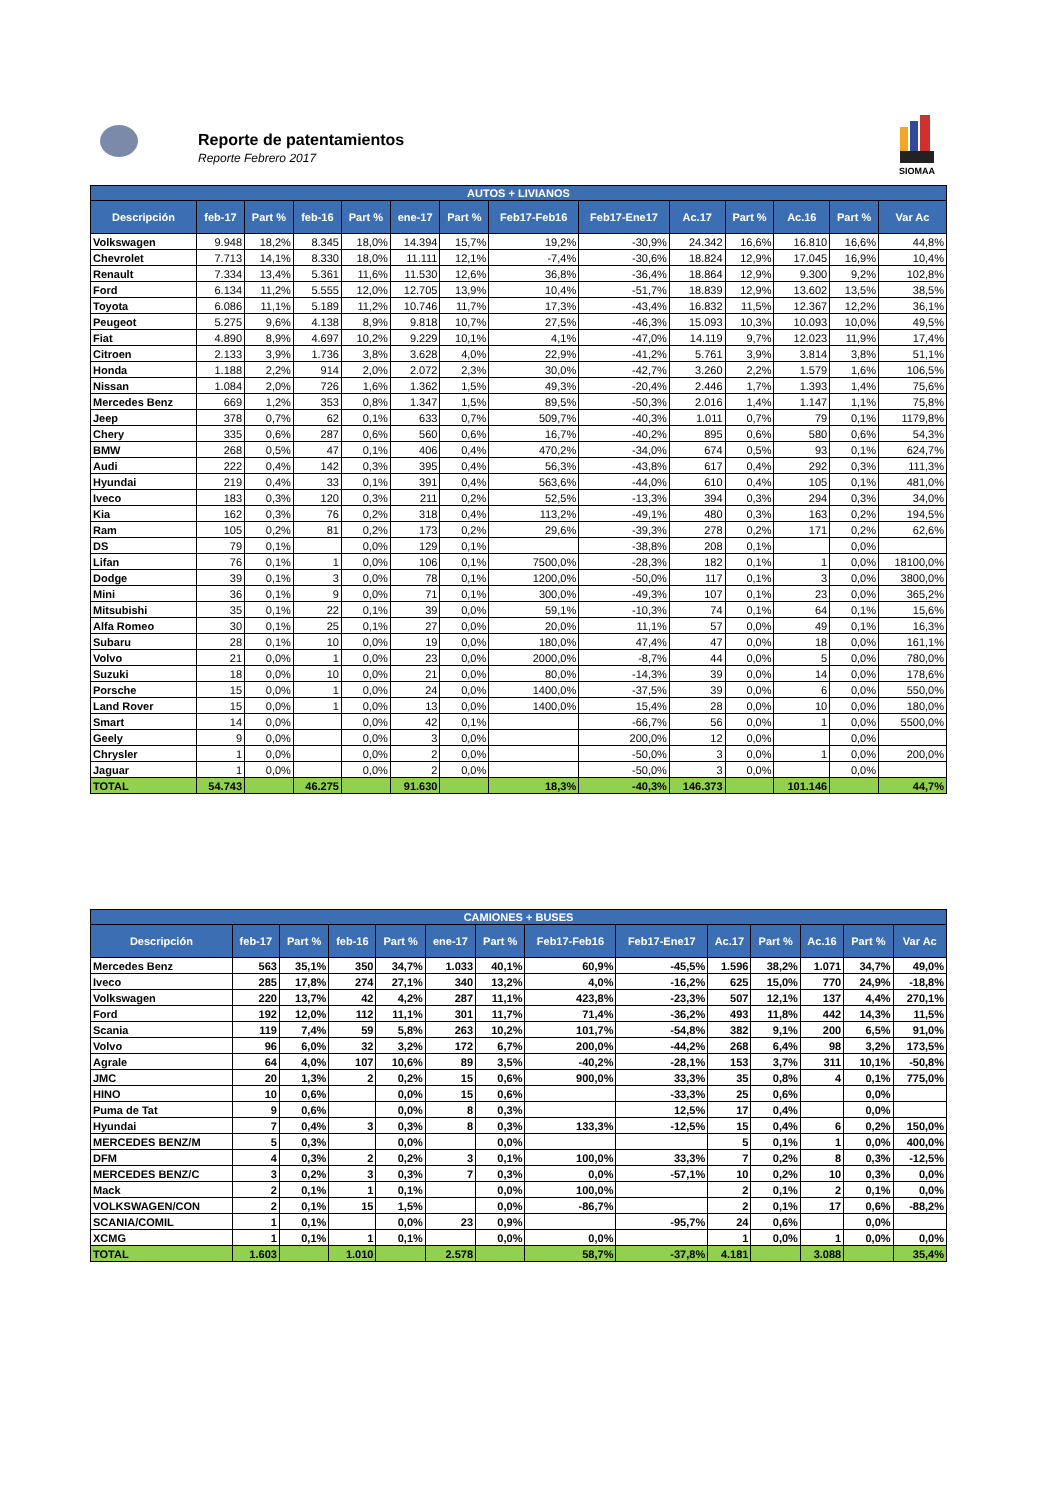Reporte de patentamientos
Reporte Febrero 2017
SIOMAA
| AUTOS + LIVIANOS | | | | | | | | | | | | | |
| --- | --- | --- | --- | --- | --- | --- | --- | --- | --- | --- | --- | --- | --- |
| Descripción | feb-17 | Part % | feb-16 | Part % | ene-17 | Part % | Feb17-Feb16 | Feb17-Ene17 | Ac.17 | Part % | Ac.16 | Part % | Var Ac |
| Volkswagen | 9.948 | 18,2% | 8.345 | 18,0% | 14.394 | 15,7% | 19,2% | -30,9% | 24.342 | 16,6% | 16.810 | 16,6% | 44,8% |
| Chevrolet | 7.713 | 14,1% | 8.330 | 18,0% | 11.111 | 12,1% | -7,4% | -30,6% | 18.824 | 12,9% | 17.045 | 16,9% | 10,4% |
| Renault | 7.334 | 13,4% | 5.361 | 11,6% | 11.530 | 12,6% | 36,8% | -36,4% | 18.864 | 12,9% | 9.300 | 9,2% | 102,8% |
| Ford | 6.134 | 11,2% | 5.555 | 12,0% | 12.705 | 13,9% | 10,4% | -51,7% | 18.839 | 12,9% | 13.602 | 13,5% | 38,5% |
| Toyota | 6.086 | 11,1% | 5.189 | 11,2% | 10.746 | 11,7% | 17,3% | -43,4% | 16.832 | 11,5% | 12.367 | 12,2% | 36,1% |
| Peugeot | 5.275 | 9,6% | 4.138 | 8,9% | 9.818 | 10,7% | 27,5% | -46,3% | 15.093 | 10,3% | 10.093 | 10,0% | 49,5% |
| Fiat | 4.890 | 8,9% | 4.697 | 10,2% | 9.229 | 10,1% | 4,1% | -47,0% | 14.119 | 9,7% | 12.023 | 11,9% | 17,4% |
| Citroen | 2.133 | 3,9% | 1.736 | 3,8% | 3.628 | 4,0% | 22,9% | -41,2% | 5.761 | 3,9% | 3.814 | 3,8% | 51,1% |
| Honda | 1.188 | 2,2% | 914 | 2,0% | 2.072 | 2,3% | 30,0% | -42,7% | 3.260 | 2,2% | 1.579 | 1,6% | 106,5% |
| Nissan | 1.084 | 2,0% | 726 | 1,6% | 1.362 | 1,5% | 49,3% | -20,4% | 2.446 | 1,7% | 1.393 | 1,4% | 75,6% |
| Mercedes Benz | 669 | 1,2% | 353 | 0,8% | 1.347 | 1,5% | 89,5% | -50,3% | 2.016 | 1,4% | 1.147 | 1,1% | 75,8% |
| Jeep | 378 | 0,7% | 62 | 0,1% | 633 | 0,7% | 509,7% | -40,3% | 1.011 | 0,7% | 79 | 0,1% | 1179,8% |
| Chery | 335 | 0,6% | 287 | 0,6% | 560 | 0,6% | 16,7% | -40,2% | 895 | 0,6% | 580 | 0,6% | 54,3% |
| BMW | 268 | 0,5% | 47 | 0,1% | 406 | 0,4% | 470,2% | -34,0% | 674 | 0,5% | 93 | 0,1% | 624,7% |
| Audi | 222 | 0,4% | 142 | 0,3% | 395 | 0,4% | 56,3% | -43,8% | 617 | 0,4% | 292 | 0,3% | 111,3% |
| Hyundai | 219 | 0,4% | 33 | 0,1% | 391 | 0,4% | 563,6% | -44,0% | 610 | 0,4% | 105 | 0,1% | 481,0% |
| Iveco | 183 | 0,3% | 120 | 0,3% | 211 | 0,2% | 52,5% | -13,3% | 394 | 0,3% | 294 | 0,3% | 34,0% |
| Kia | 162 | 0,3% | 76 | 0,2% | 318 | 0,4% | 113,2% | -49,1% | 480 | 0,3% | 163 | 0,2% | 194,5% |
| Ram | 105 | 0,2% | 81 | 0,2% | 173 | 0,2% | 29,6% | -39,3% | 278 | 0,2% | 171 | 0,2% | 62,6% |
| DS | 79 | 0,1% | | 0,0% | 129 | 0,1% | | -38,8% | 208 | 0,1% | | 0,0% | |
| Lifan | 76 | 0,1% | 1 | 0,0% | 106 | 0,1% | 7500,0% | -28,3% | 182 | 0,1% | 1 | 0,0% | 18100,0% |
| Dodge | 39 | 0,1% | 3 | 0,0% | 78 | 0,1% | 1200,0% | -50,0% | 117 | 0,1% | 3 | 0,0% | 3800,0% |
| Mini | 36 | 0,1% | 9 | 0,0% | 71 | 0,1% | 300,0% | -49,3% | 107 | 0,1% | 23 | 0,0% | 365,2% |
| Mitsubishi | 35 | 0,1% | 22 | 0,1% | 39 | 0,0% | 59,1% | -10,3% | 74 | 0,1% | 64 | 0,1% | 15,6% |
| Alfa Romeo | 30 | 0,1% | 25 | 0,1% | 27 | 0,0% | 20,0% | 11,1% | 57 | 0,0% | 49 | 0,1% | 16,3% |
| Subaru | 28 | 0,1% | 10 | 0,0% | 19 | 0,0% | 180,0% | 47,4% | 47 | 0,0% | 18 | 0,0% | 161,1% |
| Volvo | 21 | 0,0% | 1 | 0,0% | 23 | 0,0% | 2000,0% | -8,7% | 44 | 0,0% | 5 | 0,0% | 780,0% |
| Suzuki | 18 | 0,0% | 10 | 0,0% | 21 | 0,0% | 80,0% | -14,3% | 39 | 0,0% | 14 | 0,0% | 178,6% |
| Porsche | 15 | 0,0% | 1 | 0,0% | 24 | 0,0% | 1400,0% | -37,5% | 39 | 0,0% | 6 | 0,0% | 550,0% |
| Land Rover | 15 | 0,0% | 1 | 0,0% | 13 | 0,0% | 1400,0% | 15,4% | 28 | 0,0% | 10 | 0,0% | 180,0% |
| Smart | 14 | 0,0% | | 0,0% | 42 | 0,1% | | -66,7% | 56 | 0,0% | 1 | 0,0% | 5500,0% |
| Geely | 9 | 0,0% | | 0,0% | 3 | 0,0% | | 200,0% | 12 | 0,0% | | 0,0% | |
| Chrysler | 1 | 0,0% | | 0,0% | 2 | 0,0% | | -50,0% | 3 | 0,0% | 1 | 0,0% | 200,0% |
| Jaguar | 1 | 0,0% | | 0,0% | 2 | 0,0% | | -50,0% | 3 | 0,0% | | 0,0% | |
| TOTAL | 54.743 | | 46.275 | | 91.630 | | 18,3% | -40,3% | 146.373 | | 101.146 | | 44,7% |
| CAMIONES + BUSES | | | | | | | | | | | | | |
| --- | --- | --- | --- | --- | --- | --- | --- | --- | --- | --- | --- | --- | --- |
| Descripción | feb-17 | Part % | feb-16 | Part % | ene-17 | Part % | Feb17-Feb16 | Feb17-Ene17 | Ac.17 | Part % | Ac.16 | Part % | Var Ac |
| Mercedes Benz | 563 | 35,1% | 350 | 34,7% | 1.033 | 40,1% | 60,9% | -45,5% | 1.596 | 38,2% | 1.071 | 34,7% | 49,0% |
| Iveco | 285 | 17,8% | 274 | 27,1% | 340 | 13,2% | 4,0% | -16,2% | 625 | 15,0% | 770 | 24,9% | -18,8% |
| Volkswagen | 220 | 13,7% | 42 | 4,2% | 287 | 11,1% | 423,8% | -23,3% | 507 | 12,1% | 137 | 4,4% | 270,1% |
| Ford | 192 | 12,0% | 112 | 11,1% | 301 | 11,7% | 71,4% | -36,2% | 493 | 11,8% | 442 | 14,3% | 11,5% |
| Scania | 119 | 7,4% | 59 | 5,8% | 263 | 10,2% | 101,7% | -54,8% | 382 | 9,1% | 200 | 6,5% | 91,0% |
| Volvo | 96 | 6,0% | 32 | 3,2% | 172 | 6,7% | 200,0% | -44,2% | 268 | 6,4% | 98 | 3,2% | 173,5% |
| Agrale | 64 | 4,0% | 107 | 10,6% | 89 | 3,5% | -40,2% | -28,1% | 153 | 3,7% | 311 | 10,1% | -50,8% |
| JMC | 20 | 1,3% | 2 | 0,2% | 15 | 0,6% | 900,0% | 33,3% | 35 | 0,8% | 4 | 0,1% | 775,0% |
| HINO | 10 | 0,6% | | 0,0% | 15 | 0,6% | | -33,3% | 25 | 0,6% | | 0,0% | |
| Puma de Tat | 9 | 0,6% | | 0,0% | 8 | 0,3% | | 12,5% | 17 | 0,4% | | 0,0% | |
| Hyundai | 7 | 0,4% | 3 | 0,3% | 8 | 0,3% | 133,3% | -12,5% | 15 | 0,4% | 6 | 0,2% | 150,0% |
| MERCEDES BENZ/M | 5 | 0,3% | | 0,0% | | 0,0% | | | 5 | 0,1% | 1 | 0,0% | 400,0% |
| DFM | 4 | 0,3% | 2 | 0,2% | 3 | 0,1% | 100,0% | 33,3% | 7 | 0,2% | 8 | 0,3% | -12,5% |
| MERCEDES BENZ/C | 3 | 0,2% | 3 | 0,3% | 7 | 0,3% | 0,0% | -57,1% | 10 | 0,2% | 10 | 0,3% | 0,0% |
| Mack | 2 | 0,1% | 1 | 0,1% | | 0,0% | 100,0% | | 2 | 0,1% | 2 | 0,1% | 0,0% |
| VOLKSWAGEN/CON | 2 | 0,1% | 15 | 1,5% | | 0,0% | -86,7% | | 2 | 0,1% | 17 | 0,6% | -88,2% |
| SCANIA/COMIL | 1 | 0,1% | | 0,0% | 23 | 0,9% | | -95,7% | 24 | 0,6% | | 0,0% | |
| XCMG | 1 | 0,1% | 1 | 0,1% | | 0,0% | 0,0% | | 1 | 0,0% | 1 | 0,0% | 0,0% |
| TOTAL | 1.603 | | 1.010 | | 2.578 | | 58,7% | -37,8% | 4.181 | | 3.088 | | 35,4% |